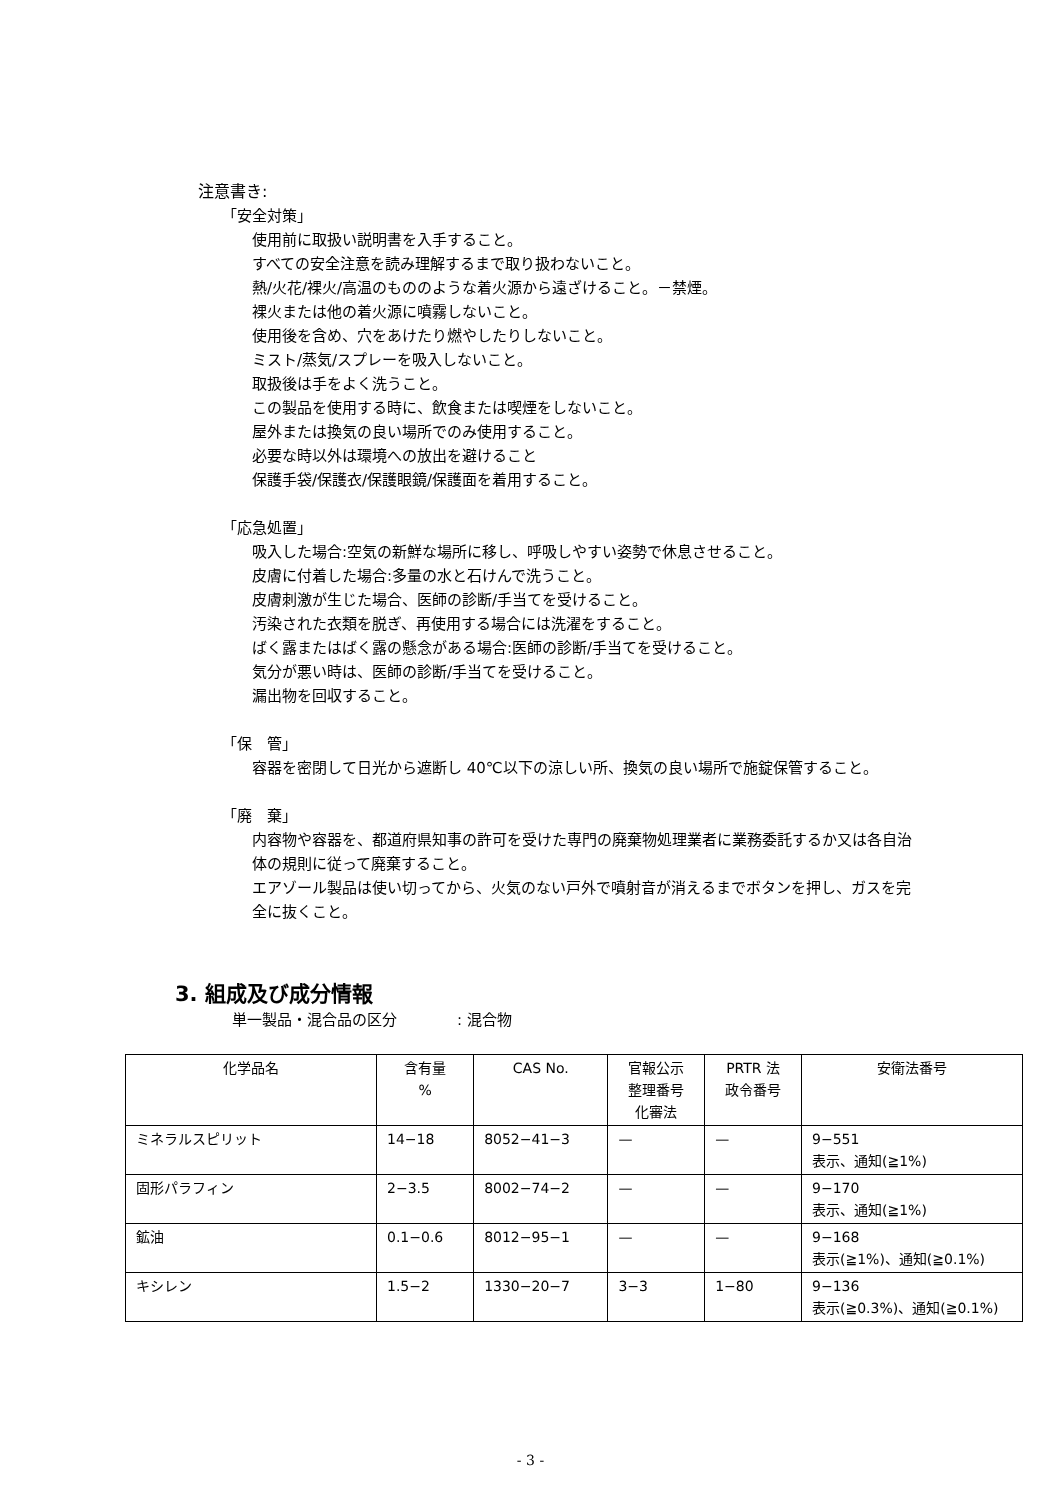注意書き:
「安全対策」
使用前に取扱い説明書を入手すること。
すべての安全注意を読み理解するまで取り扱わないこと。
熱/火花/裸火/高温のもののような着火源から遠ざけること。－禁煙。
裸火または他の着火源に噴霧しないこと。
使用後を含め、穴をあけたり燃やしたりしないこと。
ミスト/蒸気/スプレーを吸入しないこと。
取扱後は手をよく洗うこと。
この製品を使用する時に、飲食または喫煙をしないこと。
屋外または換気の良い場所でのみ使用すること。
必要な時以外は環境への放出を避けること
保護手袋/保護衣/保護眼鏡/保護面を着用すること。
「応急処置」
吸入した場合:空気の新鮮な場所に移し、呼吸しやすい姿勢で休息させること。
皮膚に付着した場合:多量の水と石けんで洗うこと。
皮膚刺激が生じた場合、医師の診断/手当てを受けること。
汚染された衣類を脱ぎ、再使用する場合には洗濯をすること。
ばく露またはばく露の懸念がある場合:医師の診断/手当てを受けること。
気分が悪い時は、医師の診断/手当てを受けること。
漏出物を回収すること。
「保　管」
容器を密閉して日光から遮断し 40℃以下の涼しい所、換気の良い場所で施錠保管すること。
「廃　棄」
内容物や容器を、都道府県知事の許可を受けた専門の廃棄物処理業者に業務委託するか又は各自治体の規則に従って廃棄すること。
エアゾール製品は使い切ってから、火気のない戸外で噴射音が消えるまでボタンを押し、ガスを完全に抜くこと。
3. 組成及び成分情報
単一製品・混合品の区分　　　　: 混合物
| 化学品名 | 含有量 % | CAS No. | 官報公示 整理番号 化審法 | PRTR 法 政令番号 | 安衛法番号 |
| --- | --- | --- | --- | --- | --- |
| ミネラルスピリット | 14−18 | 8052−41−3 | — | — | 9−551 表示、通知(≧1%) |
| 固形パラフィン | 2−3.5 | 8002−74−2 | — | — | 9−170 表示、通知(≧1%) |
| 鉱油 | 0.1−0.6 | 8012−95−1 | — | — | 9−168 表示(≧1%)、通知(≧0.1%) |
| キシレン | 1.5−2 | 1330−20−7 | 3−3 | 1−80 | 9−136 表示(≧0.3%)、通知(≧0.1%) |
- 3 -